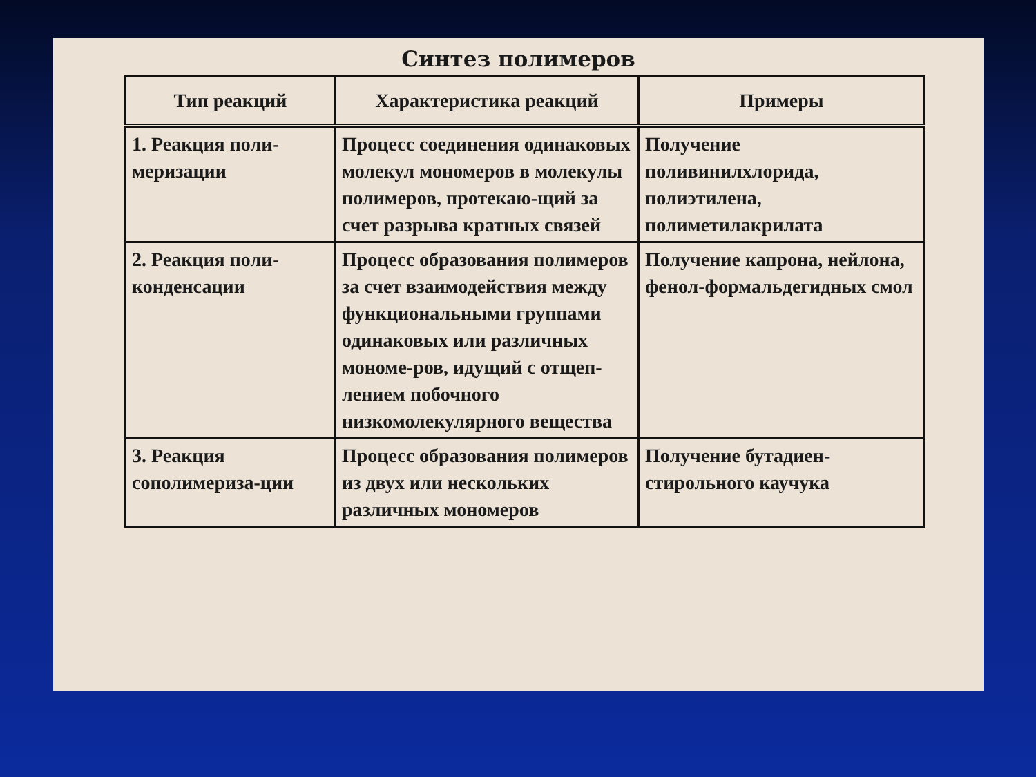Синтез полимеров
| Тип реакций | Характеристика реакций | Примеры |
| --- | --- | --- |
| 1. Реакция поли-меризации | Процесс соединения одинаковых молекул мономеров в молекулы полимеров, протекаю-щий за счет разрыва кратных связей | Получение поливинилхлорида, полиэтилена, полиметилакрилата |
| 2. Реакция поли-конденсации | Процесс образования полимеров за счет взаимодействия между функциональными группами одинаковых или различных мономе-ров, идущий с отщеп-лением побочного низкомолекулярного вещества | Получение капрона, нейлона, фенол-формальдегидных смол |
| 3. Реакция сополимериза-ции | Процесс образования полимеров из двух или нескольких различных мономеров | Получение бутадиен-стирольного каучука |